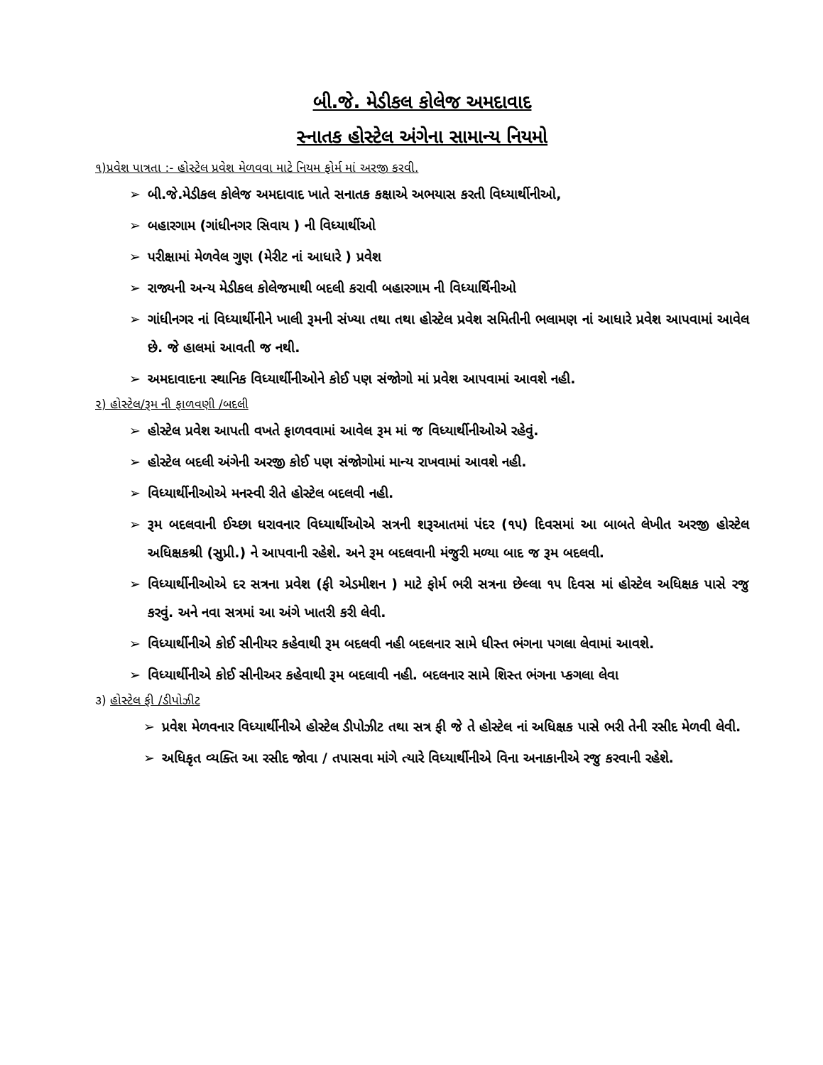બી.જે. મેડીકલ કોલેજ અમદાવાદ
સ્નાતક હોસ્ટેલ અંગેના સામાન્ય નિયમો
૧)પ્રવેશ પાત્રતા :- હોસ્ટેલ પ્રવેશ મેળવવા માટે નિયમ ફોર્મ માં અરજી કરવી.
➢ બી.જે.મેડીકલ કોલેજ અમદાવાદ ખાતે સનાતક કક્ષાએ અભયાસ કરતી વિધ્યાર્થીનીઓ,
➢ બહારગામ (ગાંધીનગર સિવાય ) ની વિધ્યાર્થીઓ
➢ પરીક્ષામાં મેળવેલ ગુણ (મેરીટ નાં આધારે ) પ્રવેશ
➢ રાજ્યની અન્ય મેડીકલ કોલેજમાથી બદલી કરાવી બહારગામ ની વિધ્યાર્થિનીઓ
➢ ગાંધીનગર નાં વિધ્યાર્થીનીને ખાલી રૂમની સંખ્યા તથા તથા હોસ્ટેલ પ્રવેશ સમિતીની ભલામણ નાં આધારે પ્રવેશ આપવામાં આવેલ છે. જે હાલમાં આવતી જ નથી.
➢ અમદાવાદના સ્થાનિક વિધ્યાર્થીનીઓને કોઈ પણ સંજોગો માં પ્રવેશ આપવામાં આવશે નહી.
૨) હોસ્ટેલ/રૂમ ની ફાળવણી /બદલી
➢ હોસ્ટેલ પ્રવેશ આપતી વખતે ફાળવવામાં આવેલ રૂમ માં જ વિધ્યાર્થીનીઓએ રહેવું.
➢ હોસ્ટેલ બદલી અંગેની અરજી કોઈ પણ સંજોગોમાં માન્ય રાખવામાં આવશે નહી.
➢ વિધ્યાર્થીનીઓએ મનસ્વી રીતે હોસ્ટેલ બદલવી નહી.
➢ રૂમ બદલવાની ઈચ્છા ધરાવનાર વિધ્યાર્થીઓએ સત્રની શરૂઆતમાં પંદર (૧૫) દિવસમાં આ બાબતે લેખીત અરજી હોસ્ટેલ અધિક્ષકશ્રી (સુપ્રી.) ને આપવાની રહેશે. અને રૂમ બદલવાની મંજુરી મળ્યા બાદ જ રૂમ બદલવી.
➢ વિધ્યાર્થીનીઓએ દર સત્રના પ્રવેશ (ફી એડમીશન ) માટે ફોર્મ ભરી સત્રના છેલ્લા ૧૫ દિવસ માં હોસ્ટેલ અધિક્ષક પાસે રજુ કરવું. અને નવા સત્રમાં આ અંગે ખાતરી કરી લેવી.
➢ વિધ્યાર્થીનીએ કોઈ સીનીયર કહેવાથી રૂમ બદલવી નહી બદલનાર સામે ધીસ્ત ભંગના પગલા લેવામાં આવશે.
➢ વિધ્યાર્થીનીએ કોઈ સીનીઅર કહેવાથી રૂમ બદલાવી નહી. બદલનાર સામે શિસ્ત ભંગના પ્કગલા લેવા
૩) હોસ્ટેલ ફી /ડીપોઝીટ
➢ પ્રવેશ મેળવનાર વિધ્યાર્થીનીએ હોસ્ટેલ ડીપોઝીટ તથા સત્ર ફી જે તે હોસ્ટેલ નાં અધિક્ષક પાસે ભરી તેની રસીદ મેળવી લેવી.
➢ અધિકૃત વ્યક્તિ આ રસીદ જોવા / તપાસવા માંગે ત્યારે વિધ્યાર્થીનીએ વિના અનાકાનીએ રજુ કરવાની રહેશે.